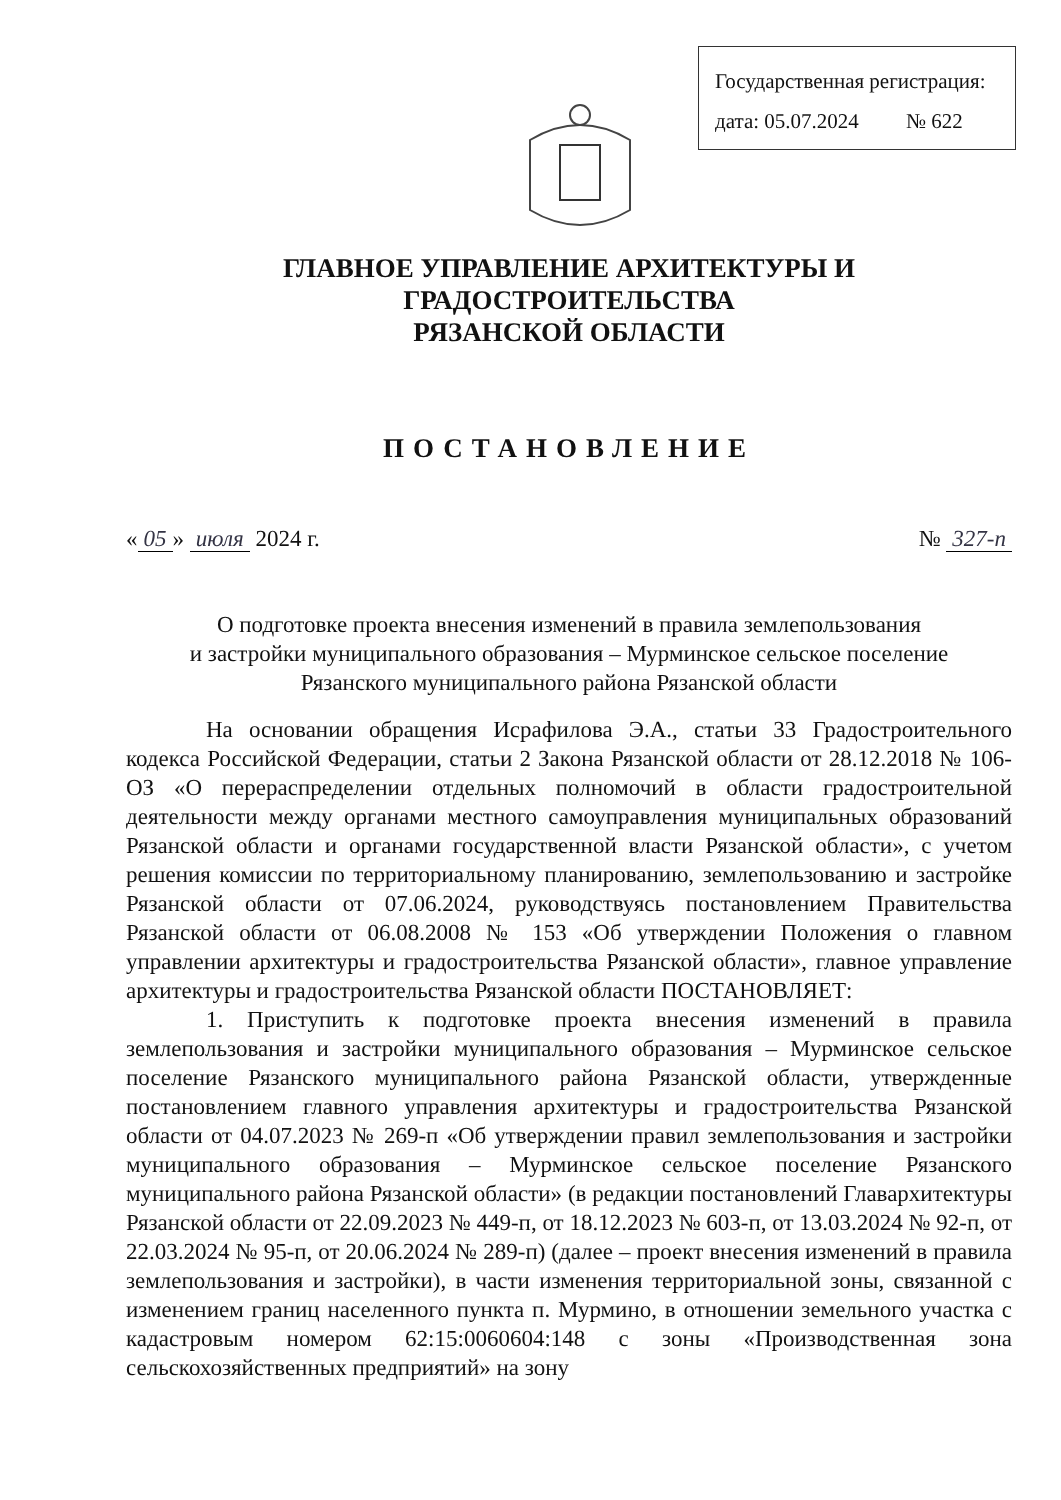Государственная регистрация:
дата: 05.07.2024 № 622
ГЛАВНОЕ УПРАВЛЕНИЕ АРХИТЕКТУРЫ И ГРАДОСТРОИТЕЛЬСТВА
РЯЗАНСКОЙ ОБЛАСТИ
ПОСТАНОВЛЕНИЕ
« 05 » июля 2024 г. № 327-п
О подготовке проекта внесения изменений в правила землепользования
и застройки муниципального образования – Мурминское сельское поселение
Рязанского муниципального района Рязанской области
На основании обращения Исрафилова Э.А., статьи 33 Градостроительного кодекса Российской Федерации, статьи 2 Закона Рязанской области от 28.12.2018 № 106-ОЗ «О перераспределении отдельных полномочий в области градостроительной деятельности между органами местного самоуправления муниципальных образований Рязанской области и органами государственной власти Рязанской области», с учетом решения комиссии по территориальному планированию, землепользованию и застройке Рязанской области от 07.06.2024, руководствуясь постановлением Правительства Рязанской области от 06.08.2008 № 153 «Об утверждении Положения о главном управлении архитектуры и градостроительства Рязанской области», главное управление архитектуры и градостроительства Рязанской области ПОСТАНОВЛЯЕТ:
1. Приступить к подготовке проекта внесения изменений в правила землепользования и застройки муниципального образования – Мурминское сельское поселение Рязанского муниципального района Рязанской области, утвержденные постановлением главного управления архитектуры и градостроительства Рязанской области от 04.07.2023 № 269-п «Об утверждении правил землепользования и застройки муниципального образования – Мурминское сельское поселение Рязанского муниципального района Рязанской области» (в редакции постановлений Главархитектуры Рязанской области от 22.09.2023 № 449-п, от 18.12.2023 № 603-п, от 13.03.2024 № 92-п, от 22.03.2024 № 95-п, от 20.06.2024 № 289-п) (далее – проект внесения изменений в правила землепользования и застройки), в части изменения территориальной зоны, связанной с изменением границ населенного пункта п. Мурмино, в отношении земельного участка с кадастровым номером 62:15:0060604:148 с зоны «Производственная зона сельскохозяйственных предприятий» на зону